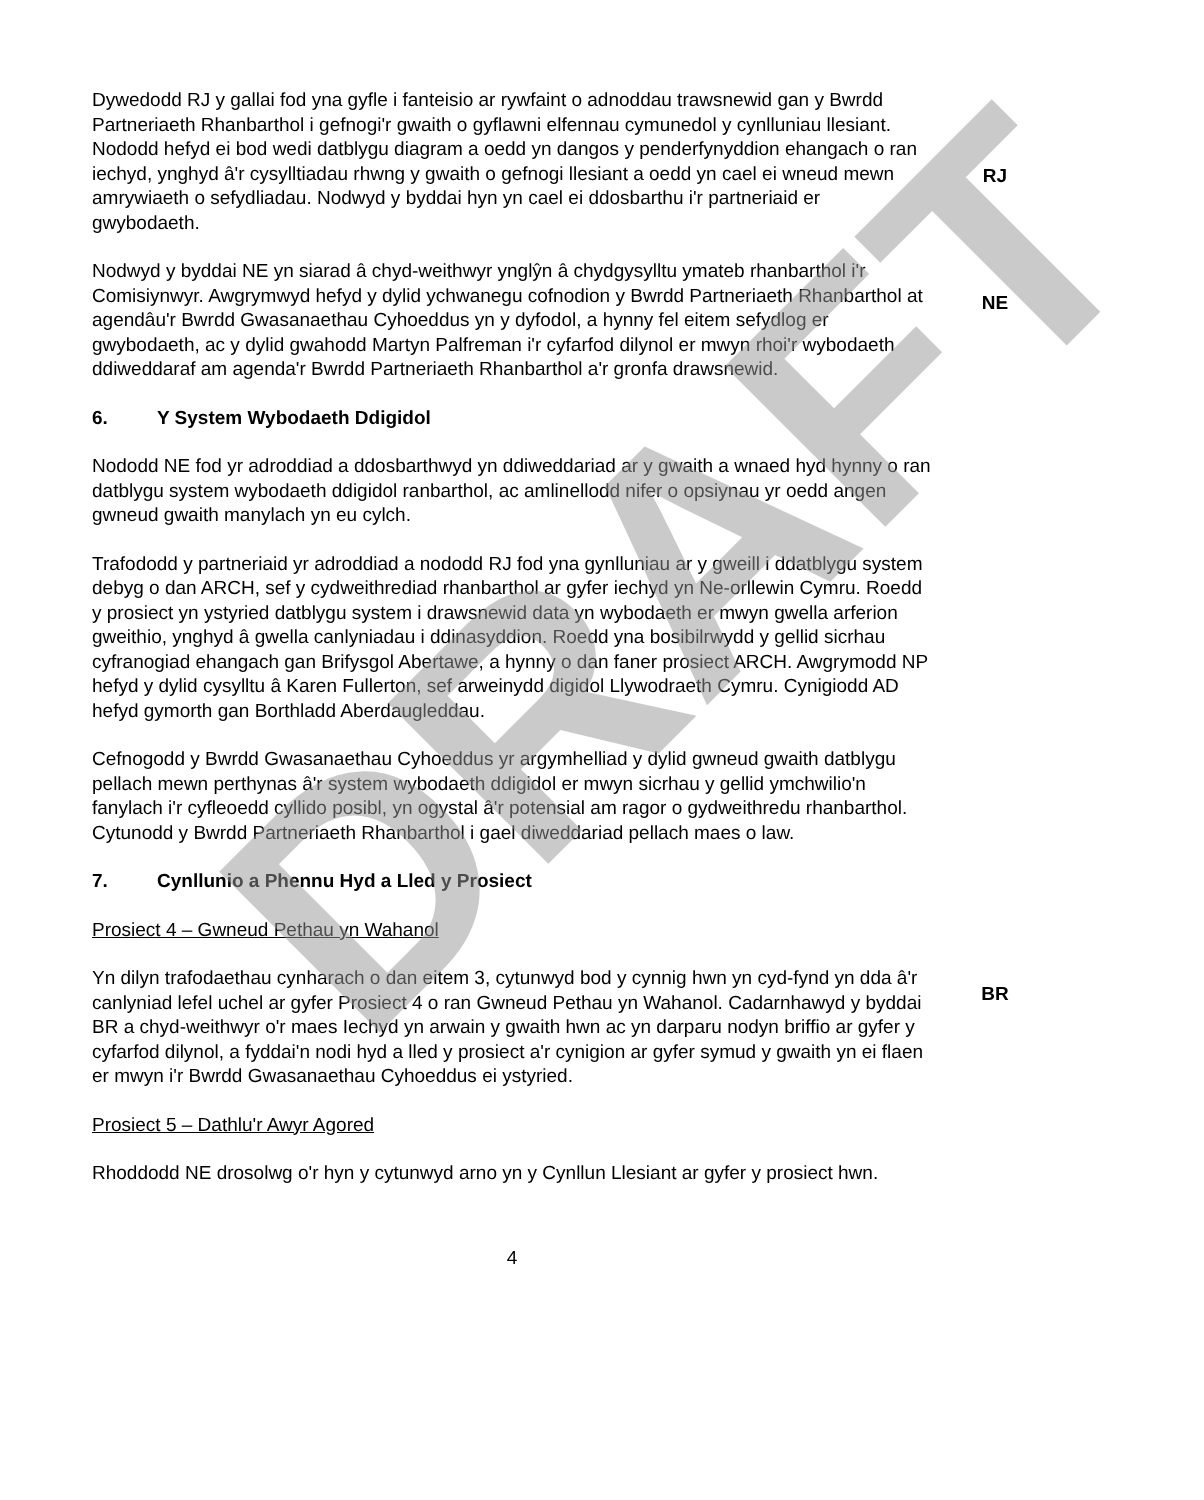Dywedodd RJ y gallai fod yna gyfle i fanteisio ar rywfaint o adnoddau trawsnewid gan y Bwrdd Partneriaeth Rhanbarthol i gefnogi'r gwaith o gyflawni elfennau cymunedol y cynlluniau llesiant. Nododd hefyd ei bod wedi datblygu diagram a oedd yn dangos y penderfynyddion ehangach o ran iechyd, ynghyd â'r cysylltiadau rhwng y gwaith o gefnogi llesiant a oedd yn cael ei wneud mewn amrywiaeth o sefydliadau. Nodwyd y byddai hyn yn cael ei ddosbarthu i'r partneriaid er gwybodaeth.
RJ
Nodwyd y byddai NE yn siarad â chyd-weithwyr ynglŷn â chydgysylltu ymateb rhanbarthol i'r Comisiynwyr. Awgrymwyd hefyd y dylid ychwanegu cofnodion y Bwrdd Partneriaeth Rhanbarthol at agendâu'r Bwrdd Gwasanaethau Cyhoeddus yn y dyfodol, a hynny fel eitem sefydlog er gwybodaeth, ac y dylid gwahodd Martyn Palfreman i'r cyfarfod dilynol er mwyn rhoi'r wybodaeth ddiweddaraf am agenda'r Bwrdd Partneriaeth Rhanbarthol a'r gronfa drawsnewid.
NE
6. Y System Wybodaeth Ddigidol
Nododd NE fod yr adroddiad a ddosbarthwyd yn ddiweddariad ar y gwaith a wnaed hyd hynny o ran datblygu system wybodaeth ddigidol ranbarthol, ac amlinellodd nifer o opsiynau yr oedd angen gwneud gwaith manylach yn eu cylch.
Trafododd y partneriaid yr adroddiad a nododd RJ fod yna gynlluniau ar y gweill i ddatblygu system debyg o dan ARCH, sef y cydweithrediad rhanbarthol ar gyfer iechyd yn Ne-orllewin Cymru. Roedd y prosiect yn ystyried datblygu system i drawsnewid data yn wybodaeth er mwyn gwella arferion gweithio, ynghyd â gwella canlyniadau i ddinasyddion. Roedd yna bosibilrwydd y gellid sicrhau cyfranogiad ehangach gan Brifysgol Abertawe, a hynny o dan faner prosiect ARCH. Awgrymodd NP hefyd y dylid cysylltu â Karen Fullerton, sef arweinydd digidol Llywodraeth Cymru. Cynigiodd AD hefyd gymorth gan Borthladd Aberdaugleddau.
Cefnogodd y Bwrdd Gwasanaethau Cyhoeddus yr argymhelliad y dylid gwneud gwaith datblygu pellach mewn perthynas â'r system wybodaeth ddigidol er mwyn sicrhau y gellid ymchwilio'n fanylach i'r cyfleoedd cyllido posibl, yn ogystal â'r potensial am ragor o gydweithredu rhanbarthol. Cytunodd y Bwrdd Partneriaeth Rhanbarthol i gael diweddariad pellach maes o law.
7. Cynllunio a Phennu Hyd a Lled y Prosiect
Prosiect 4 – Gwneud Pethau yn Wahanol
Yn dilyn trafodaethau cynharach o dan eitem 3, cytunwyd bod y cynnig hwn yn cyd-fynd yn dda â'r canlyniad lefel uchel ar gyfer Prosiect 4 o ran Gwneud Pethau yn Wahanol. Cadarnhawyd y byddai BR a chyd-weithwyr o'r maes Iechyd yn arwain y gwaith hwn ac yn darparu nodyn briffio ar gyfer y cyfarfod dilynol, a fyddai'n nodi hyd a lled y prosiect a'r cynigion ar gyfer symud y gwaith yn ei flaen er mwyn i'r Bwrdd Gwasanaethau Cyhoeddus ei ystyried.
BR
Prosiect 5 – Dathlu'r Awyr Agored
Rhoddodd NE drosolwg o'r hyn y cytunwyd arno yn y Cynllun Llesiant ar gyfer y prosiect hwn.
4
DRAFT